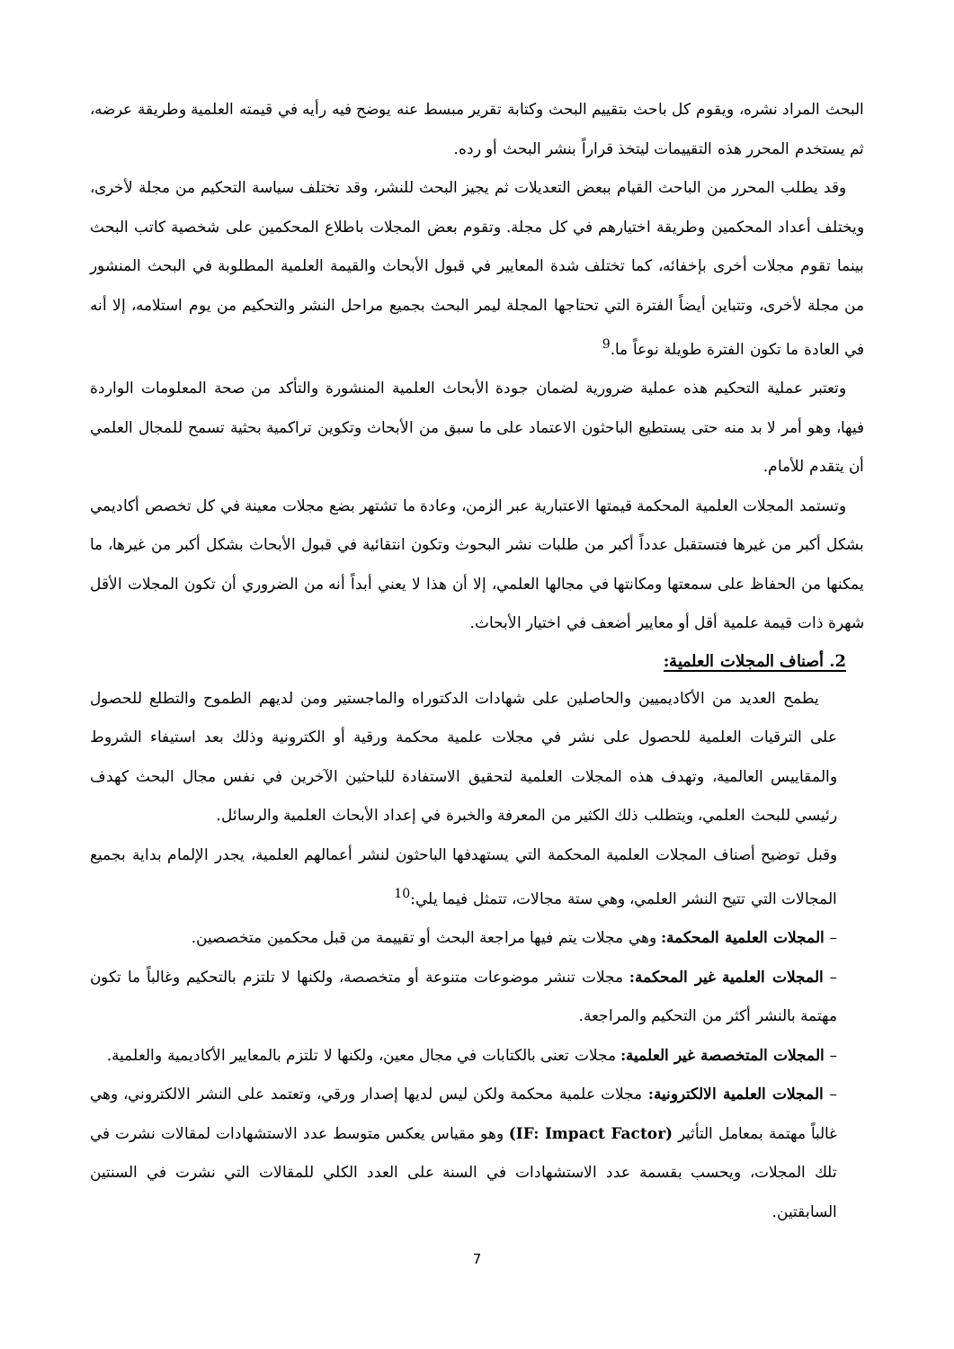البحث المراد نشره، ويقوم كل باحث بتقييم البحث وكتابة تقرير مبسط عنه يوضح فيه رأيه في قيمته العلمية وطريقة عرضه، ثم يستخدم المحرر هذه التقييمات ليتخذ قراراً بنشر البحث أو رده.
وقد يطلب المحرر من الباحث القيام ببعض التعديلات ثم يجيز البحث للنشر، وقد تختلف سياسة التحكيم من مجلة لأخرى، ويختلف أعداد المحكمين وطريقة اختيارهم في كل مجلة. وتقوم بعض المجلات باطلاع المحكمين على شخصية كاتب البحث بينما تقوم مجلات أخرى بإخفائه، كما تختلف شدة المعايير في قبول الأبحاث والقيمة العلمية المطلوبة في البحث المنشور من مجلة لأخرى، وتتباين أيضاً الفترة التي تحتاجها المجلة ليمر البحث بجميع مراحل النشر والتحكيم من يوم استلامه، إلا أنه في العادة ما تكون الفترة طويلة نوعاً ما.<sup>9</sup>
وتعتبر عملية التحكيم هذه عملية ضرورية لضمان جودة الأبحاث العلمية المنشورة والتأكد من صحة المعلومات الواردة فيها، وهو أمر لا بد منه حتى يستطيع الباحثون الاعتماد على ما سبق من الأبحاث وتكوين تراكمية بحثية تسمح للمجال العلمي أن يتقدم للأمام.
وتستمد المجلات العلمية المحكمة قيمتها الاعتبارية عبر الزمن، وعادة ما تشتهر بضع مجلات معينة في كل تخصص أكاديمي بشكل أكبر من غيرها فتستقبل عدداً أكبر من طلبات نشر البحوث وتكون انتقائية في قبول الأبحاث بشكل أكبر من غيرها، ما يمكنها من الحفاظ على سمعتها ومكانتها في مجالها العلمي، إلا أن هذا لا يعني أبداً أنه من الضروري أن تكون المجلات الأقل شهرة ذات قيمة علمية أقل أو معايير أضعف في اختيار الأبحاث.
2. أصناف المجلات العلمية:
يطمح العديد من الأكاديميين والحاصلين على شهادات الدكتوراه والماجستير ومن لديهم الطموح والتطلع للحصول على الترقيات العلمية للحصول على نشر في مجلات علمية محكمة ورقية أو الكترونية وذلك بعد استيفاء الشروط والمقاييس العالمية، وتهدف هذه المجلات العلمية لتحقيق الاستفادة للباحثين الآخرين في نفس مجال البحث كهدف رئيسي للبحث العلمي، ويتطلب ذلك الكثير من المعرفة والخبرة في إعداد الأبحاث العلمية والرسائل.
وقبل توضيح أصناف المجلات العلمية المحكمة التي يستهدفها الباحثون لنشر أعمالهم العلمية، يجدر الإلمام بداية بجميع المجالات التي تتيح النشر العلمي، وهي ستة مجالات، تتمثل فيما يلي:<sup>10</sup>
– المجلات العلمية المحكمة: وهي مجلات يتم فيها مراجعة البحث أو تقييمة من قبل محكمين متخصصين.
– المجلات العلمية غير المحكمة: مجلات تنشر موضوعات متنوعة أو متخصصة، ولكنها لا تلتزم بالتحكيم وغالباً ما تكون مهتمة بالنشر أكثر من التحكيم والمراجعة.
– المجلات المتخصصة غير العلمية: مجلات تعنى بالكتابات في مجال معين، ولكنها لا تلتزم بالمعايير الأكاديمية والعلمية.
– المجلات العلمية الالكترونية: مجلات علمية محكمة ولكن ليس لديها إصدار ورقي، وتعتمد على النشر الالكتروني، وهي غالباً مهتمة بمعامل التأثير (IF: Impact Factor) وهو مقياس يعكس متوسط عدد الاستشهادات لمقالات نشرت في تلك المجلات، ويحسب بقسمة عدد الاستشهادات في السنة على العدد الكلي للمقالات التي نشرت في السنتين السابقتين.
7